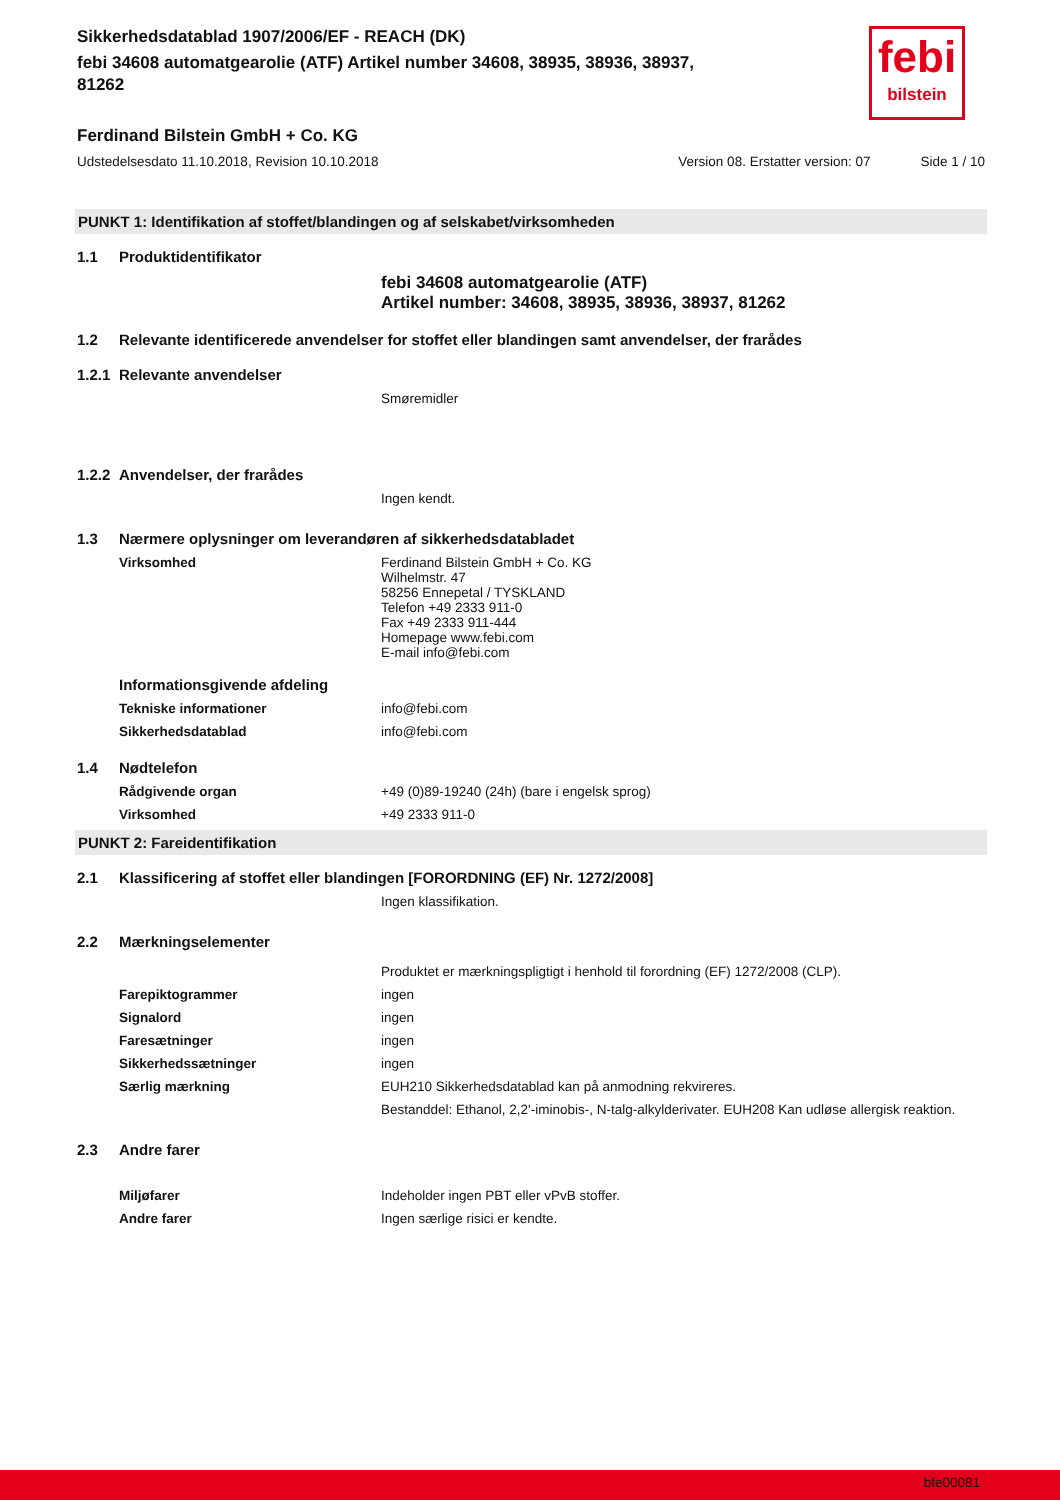febi
bilstein
Sikkerhedsdatablad 1907/2006/EF - REACH (DK)
febi 34608 automatgearolie (ATF) Artikel number 34608, 38935, 38936, 38937,
81262
Ferdinand Bilstein GmbH + Co. KG
Udstedelsesdato 11.10.2018, Revision 10.10.2018 Version 08. Erstatter version: 07 Side 1 / 10
PUNKT 1: Identifikation af stoffet/blandingen og af selskabet/virksomheden
1.1 Produktidentifikator
febi 34608 automatgearolie (ATF)
Artikel number: 34608, 38935, 38936, 38937, 81262
1.2 Relevante identificerede anvendelser for stoffet eller blandingen samt anvendelser, der frarådes
1.2.1 Relevante anvendelser
Smøremidler
1.2.2 Anvendelser, der frarådes
Ingen kendt.
1.3 Nærmere oplysninger om leverandøren af sikkerhedsdatabladet
Virksomhed Ferdinand Bilstein GmbH + Co. KG
Wilhelmstr. 47
58256 Ennepetal / TYSKLAND
Telefon +49 2333 911-0
Fax +49 2333 911-444
Homepage www.febi.com
E-mail info@febi.com
Informationsgivende afdeling
Tekniske informationer info@febi.com
Sikkerhedsdatablad info@febi.com
1.4 Nødtelefon
Rådgivende organ +49 (0)89-19240 (24h) (bare i engelsk sprog)
Virksomhed +49 2333 911-0
PUNKT 2: Fareidentifikation
2.1 Klassificering af stoffet eller blandingen [FORORDNING (EF) Nr. 1272/2008]
Ingen klassifikation.
2.2 Mærkningselementer
Produktet er mærkningspligtigt i henhold til forordning (EF) 1272/2008 (CLP).
Farepiktogrammer ingen
Signalord ingen
Faresætninger ingen
Sikkerhedssætninger ingen
Særlig mærkning EUH210 Sikkerhedsdatablad kan på anmodning rekvireres.
Bestanddel: Ethanol, 2,2'-iminobis-, N-talg-alkylderivater. EUH208 Kan udløse allergisk reaktion.
2.3 Andre farer
Miljøfarer Indeholder ingen PBT eller vPvB stoffer.
Andre farer Ingen særlige risici er kendte.
bfe00081